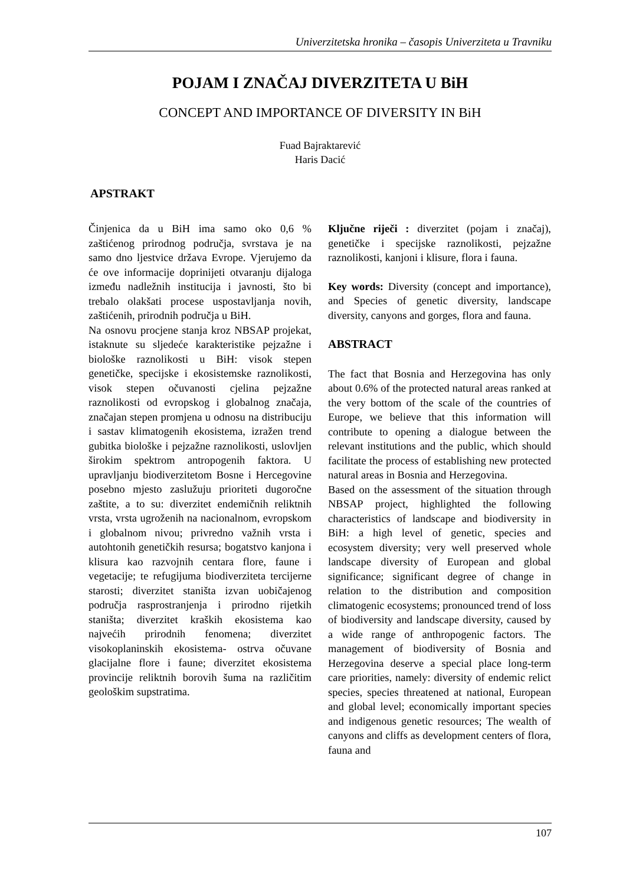Univerzitetska hronika – časopis Univerziteta u Travniku
POJAM I ZNAČAJ DIVERZITETA U BiH
CONCEPT AND IMPORTANCE OF DIVERSITY IN BiH
Fuad Bajraktarević
Haris Dacić
APSTRAKT
Činjenica da u BiH ima samo oko 0,6 % zaštićenog prirodnog područja, svrstava je na samo dno ljestvice država Evrope. Vjerujemo da će ove informacije doprinijeti otvaranju dijaloga između nadležnih institucija i javnosti, što bi trebalo olakšati procese uspostavljanja novih, zaštićenih, prirodnih područja u BiH.
Na osnovu procjene stanja kroz NBSAP projekat, istaknute su sljedeće karakteristike pejzažne i biološke raznolikosti u BiH: visok stepen genetičke, specijske i ekosistemske raznolikosti, visok stepen očuvanosti cjelina pejzažne raznolikosti od evropskog i globalnog značaja, značajan stepen promjena u odnosu na distribuciju i sastav klimatogenih ekosistema, izražen trend gubitka biološke i pejzažne raznolikosti, uslovljen širokim spektrom antropogenih faktora. U upravljanju biodiverzitetom Bosne i Hercegovine posebno mjesto zaslužuju prioriteti dugoročne zaštite, a to su: diverzitet endemičnih reliktnih vrsta, vrsta ugroženih na nacionalnom, evropskom i globalnom nivou; privredno važnih vrsta i autohtonih genetičkih resursa; bogatstvo kanjona i klisura kao razvojnih centara flore, faune i vegetacije; te refugijuma biodiverziteta tercijerne starosti; diverzitet staništa izvan uobičajenog područja rasprostranjenja i prirodno rijetkih staništa; diverzitet kraških ekosistema kao najvećih prirodnih fenomena; diverzitet visokoplaninskih ekosistema- ostrva očuvane glacijalne flore i faune; diverzitet ekosistema provincije reliktnih borovih šuma na različitim geološkim supstratima.
Ključne riječi : diverzitet (pojam i značaj), genetičke i specijske raznolikosti, pejzažne raznolikosti, kanjoni i klisure, flora i fauna.
Key words: Diversity (concept and importance), and Species of genetic diversity, landscape diversity, canyons and gorges, flora and fauna.
ABSTRACT
The fact that Bosnia and Herzegovina has only about 0.6% of the protected natural areas ranked at the very bottom of the scale of the countries of Europe, we believe that this information will contribute to opening a dialogue between the relevant institutions and the public, which should facilitate the process of establishing new protected natural areas in Bosnia and Herzegovina.
Based on the assessment of the situation through NBSAP project, highlighted the following characteristics of landscape and biodiversity in BiH: a high level of genetic, species and ecosystem diversity; very well preserved whole landscape diversity of European and global significance; significant degree of change in relation to the distribution and composition climatogenic ecosystems; pronounced trend of loss of biodiversity and landscape diversity, caused by a wide range of anthropogenic factors. The management of biodiversity of Bosnia and Herzegovina deserve a special place long-term care priorities, namely: diversity of endemic relict species, species threatened at national, European and global level; economically important species and indigenous genetic resources; The wealth of canyons and cliffs as development centers of flora, fauna and
107